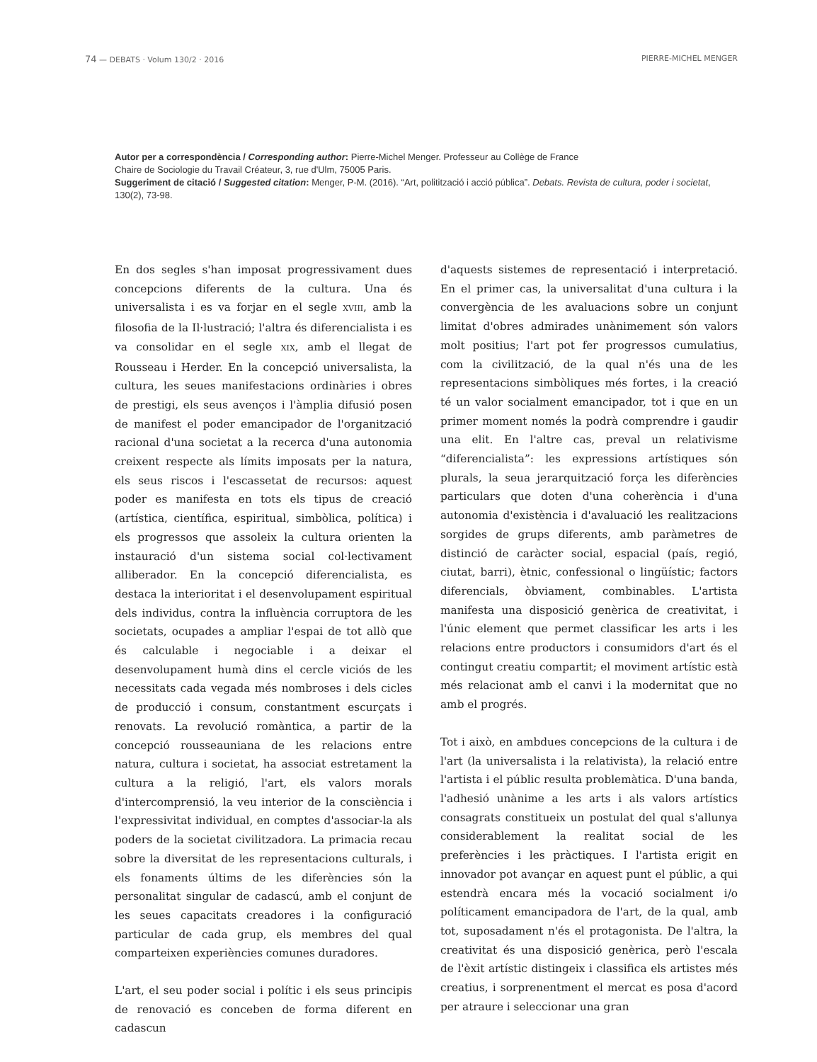74 — DEBATS · Volum 130/2 · 2016 PIERRE-MICHEL MENGER
Autor per a correspondència / Corresponding author: Pierre-Michel Menger. Professeur au Collège de France
Chaire de Sociologie du Travail Créateur, 3, rue d'Ulm, 75005 Paris.
Suggeriment de citació / Suggested citation: Menger, P-M. (2016). “Art, politització i acció pública”. Debats. Revista de cultura, poder i societat, 130(2), 73-98.
En dos segles s'han imposat progressivament dues concepcions diferents de la cultura. Una és universalista i es va forjar en el segle XVIII, amb la filosofia de la Il·lustració; l'altra és diferencialista i es va consolidar en el segle XIX, amb el llegat de Rousseau i Herder. En la concepció universalista, la cultura, les seues manifestacions ordinàries i obres de prestigi, els seus avenços i l'àmplia difusió posen de manifest el poder emancipador de l'organització racional d'una societat a la recerca d'una autonomia creixent respecte als límits imposats per la natura, els seus riscos i l'escassetat de recursos: aquest poder es manifesta en tots els tipus de creació (artística, científica, espiritual, simbòlica, política) i els progressos que assoleix la cultura orienten la instauració d'un sistema social col·lectivament alliberador. En la concepció diferencialista, es destaca la interioritat i el desenvolupament espiritual dels individus, contra la influència corruptora de les societats, ocupades a ampliar l'espai de tot allò que és calculable i negociable i a deixar el desenvolupament humà dins el cercle viciós de les necessitats cada vegada més nombroses i dels cicles de producció i consum, constantment escurçats i renovats. La revolució romàntica, a partir de la concepció rousseauniana de les relacions entre natura, cultura i societat, ha associat estretament la cultura a la religió, l'art, els valors morals d'intercomprensió, la veu interior de la consciència i l'expressivitat individual, en comptes d'associar-la als poders de la societat civilitzadora. La primacia recau sobre la diversitat de les representacions culturals, i els fonaments últims de les diferències són la personalitat singular de cadascú, amb el conjunt de les seues capacitats creadores i la configuració particular de cada grup, els membres del qual comparteixen experiències comunes duradores.
L'art, el seu poder social i polític i els seus principis de renovació es conceben de forma diferent en cadascun
d'aquests sistemes de representació i interpretació. En el primer cas, la universalitat d'una cultura i la convergència de les avaluacions sobre un conjunt limitat d'obres admirades unànimement són valors molt positius; l'art pot fer progressos cumulatius, com la civilització, de la qual n'és una de les representacions simbòliques més fortes, i la creació té un valor socialment emancipador, tot i que en un primer moment només la podrà comprendre i gaudir una elit. En l'altre cas, preval un relativisme “diferencialista”: les expressions artístiques són plurals, la seua jerarquització força les diferències particulars que doten d'una coherència i d'una autonomia d'existència i d'avaluació les realitzacions sorgides de grups diferents, amb paràmetres de distinció de caràcter social, espacial (país, regió, ciutat, barri), ètnic, confessional o lingüístic; factors diferencials, òbviament, combinables. L'artista manifesta una disposició genèrica de creativitat, i l'únic element que permet classificar les arts i les relacions entre productors i consumidors d'art és el contingut creatiu compartit; el moviment artístic està més relacionat amb el canvi i la modernitat que no amb el progrés.
Tot i això, en ambdues concepcions de la cultura i de l'art (la universalista i la relativista), la relació entre l'artista i el públic resulta problemàtica. D'una banda, l'adhesió unànime a les arts i als valors artístics consagrats constitueix un postulat del qual s'allunya considerablement la realitat social de les preferències i les pràctiques. I l'artista erigit en innovador pot avançar en aquest punt el públic, a qui estendrà encara més la vocació socialment i/o políticament emancipadora de l'art, de la qual, amb tot, suposadament n'és el protagonista. De l'altra, la creativitat és una disposició genèrica, però l'escala de l'èxit artístic distingeix i classifica els artistes més creatius, i sorprenentment el mercat es posa d'acord per atraure i seleccionar una gran